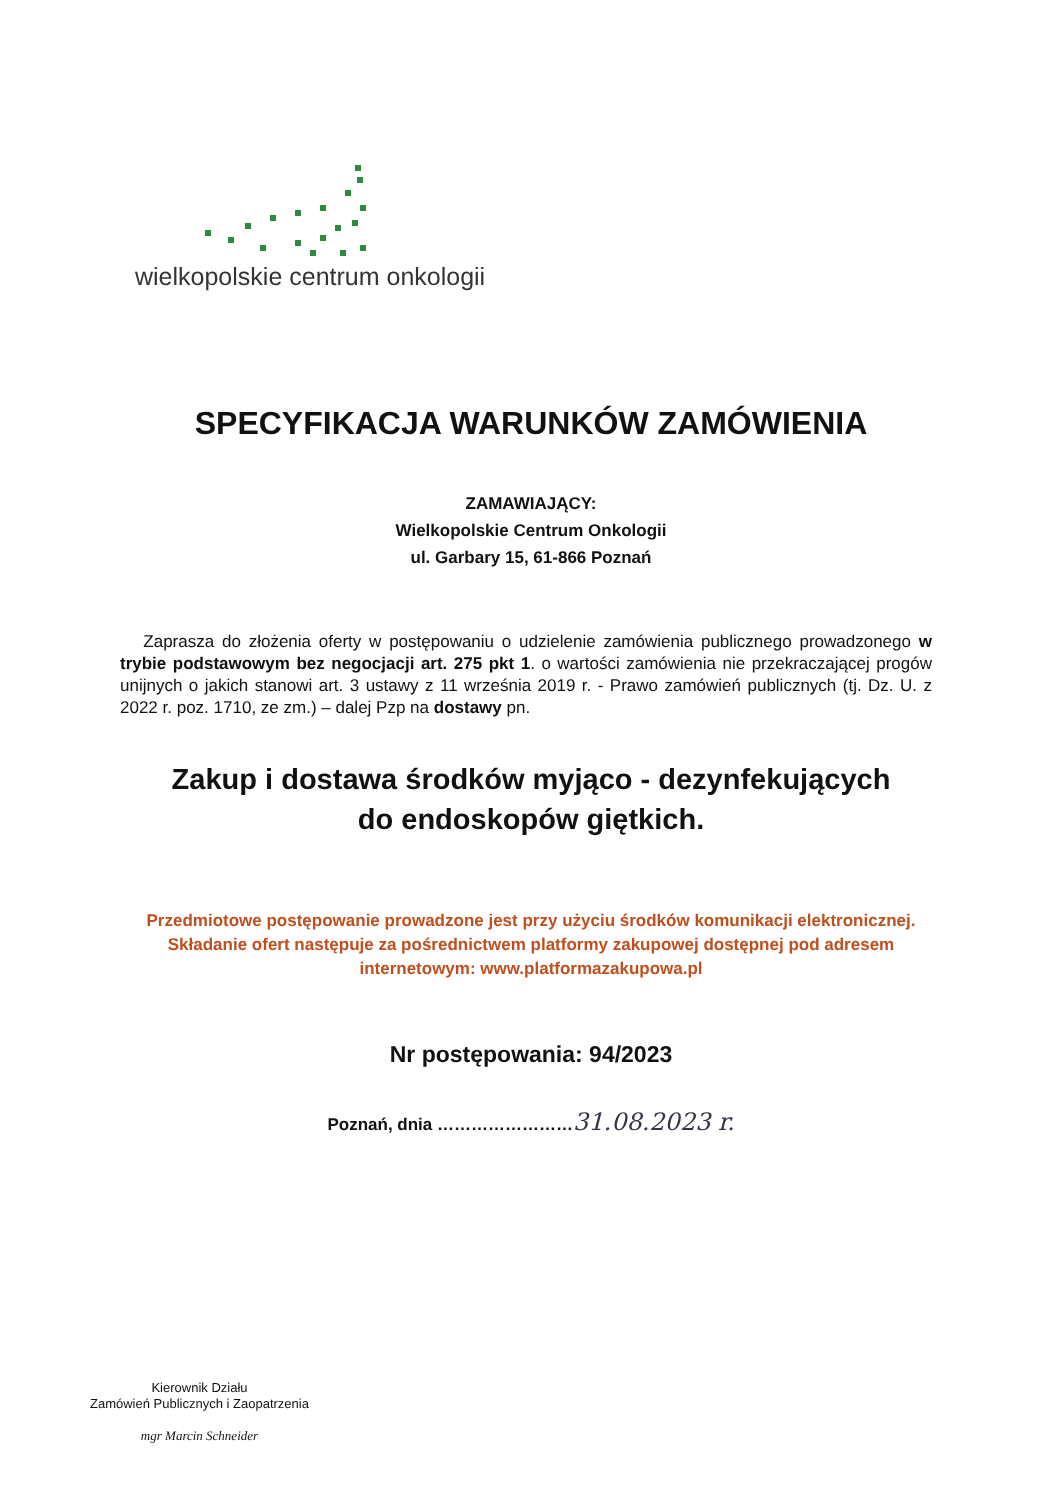wielkopolskie centrum onkologii
SPECYFIKACJA WARUNKÓW ZAMÓWIENIA
ZAMAWIAJĄCY:
Wielkopolskie Centrum Onkologii
ul. Garbary 15, 61-866 Poznań
Zaprasza do złożenia oferty w postępowaniu o udzielenie zamówienia publicznego prowadzonego w trybie podstawowym bez negocjacji art. 275 pkt 1. o wartości zamówienia nie przekraczającej progów unijnych o jakich stanowi art. 3 ustawy z 11 września 2019 r. - Prawo zamówień publicznych (tj. Dz. U. z 2022 r. poz. 1710, ze zm.) – dalej Pzp na dostawy pn.
Zakup i dostawa środków myjąco - dezynfekujących
do endoskopów giętkich.
Przedmiotowe postępowanie prowadzone jest przy użyciu środków komunikacji elektronicznej.
Składanie ofert następuje za pośrednictwem platformy zakupowej dostępnej pod adresem internetowym: www.platformazakupowa.pl
Nr postępowania: 94/2023
Poznań, dnia ……………………31.08.2023 r.
Kierownik Działu
Zamówień Publicznych i Zaopatrzenia
mgr Marcin Schneider